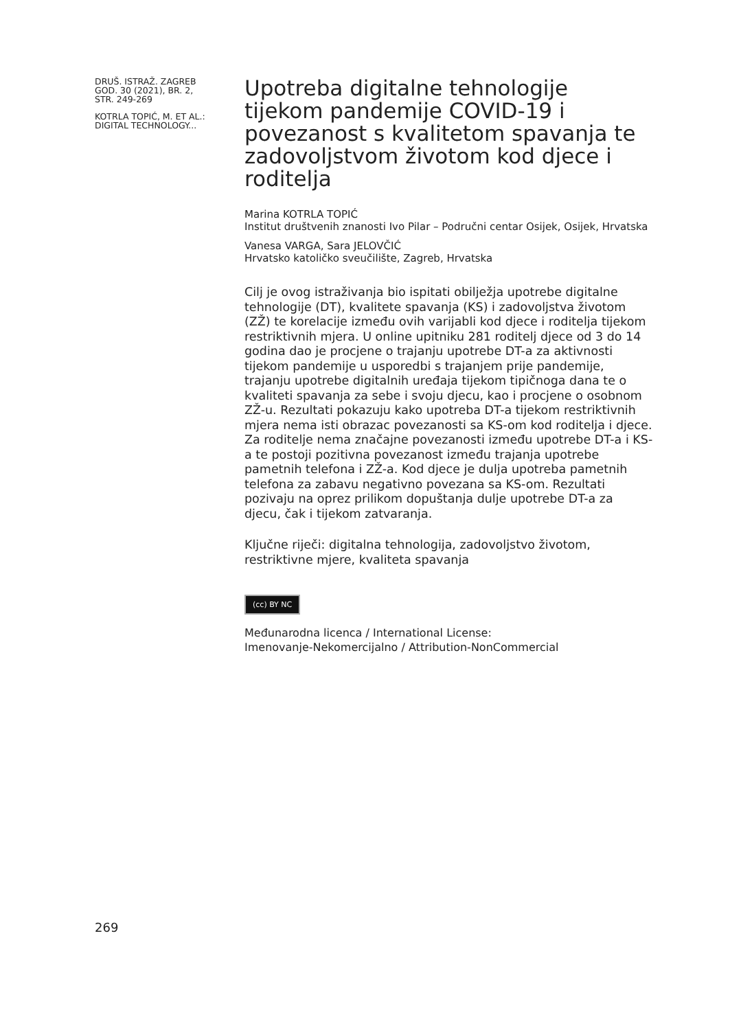DRUŠ. ISTRAŽ. ZAGREB
GOD. 30 (2021), BR. 2,
STR. 249-269
KOTRLA TOPIĆ, M. ET AL.:
DIGITAL TECHNOLOGY...
Upotreba digitalne tehnologije tijekom pandemije COVID-19 i povezanost s kvalitetom spavanja te zadovoljstvom životom kod djece i roditelja
Marina KOTRLA TOPIĆ
Institut društvenih znanosti Ivo Pilar – Područni centar Osijek, Osijek, Hrvatska
Vanesa VARGA, Sara JELOVČIĆ
Hrvatsko katoličko sveučilište, Zagreb, Hrvatska
Cilj je ovog istraživanja bio ispitati obilježja upotrebe digitalne tehnologije (DT), kvalitete spavanja (KS) i zadovoljstva životom (ZŽ) te korelacije između ovih varijabli kod djece i roditelja tijekom restriktivnih mjera. U online upitniku 281 roditelj djece od 3 do 14 godina dao je procjene o trajanju upotrebe DT-a za aktivnosti tijekom pandemije u usporedbi s trajanjem prije pandemije, trajanju upotrebe digitalnih uređaja tijekom tipičnoga dana te o kvaliteti spavanja za sebe i svoju djecu, kao i procjene o osobnom ZŽ-u. Rezultati pokazuju kako upotreba DT-a tijekom restriktivnih mjera nema isti obrazac povezanosti sa KS-om kod roditelja i djece. Za roditelje nema značajne povezanosti između upotrebe DT-a i KS-a te postoji pozitivna povezanost između trajanja upotrebe pametnih telefona i ZŽ-a. Kod djece je dulja upotreba pametnih telefona za zabavu negativno povezana sa KS-om. Rezultati pozivaju na oprez prilikom dopuštanja dulje upotrebe DT-a za djecu, čak i tijekom zatvaranja.
Ključne riječi: digitalna tehnologija, zadovoljstvo životom, restriktivne mjere, kvaliteta spavanja
(cc) BY NC
Međunarodna licenca / International License:
Imenovanje-Nekomercijalno / Attribution-NonCommercial
269